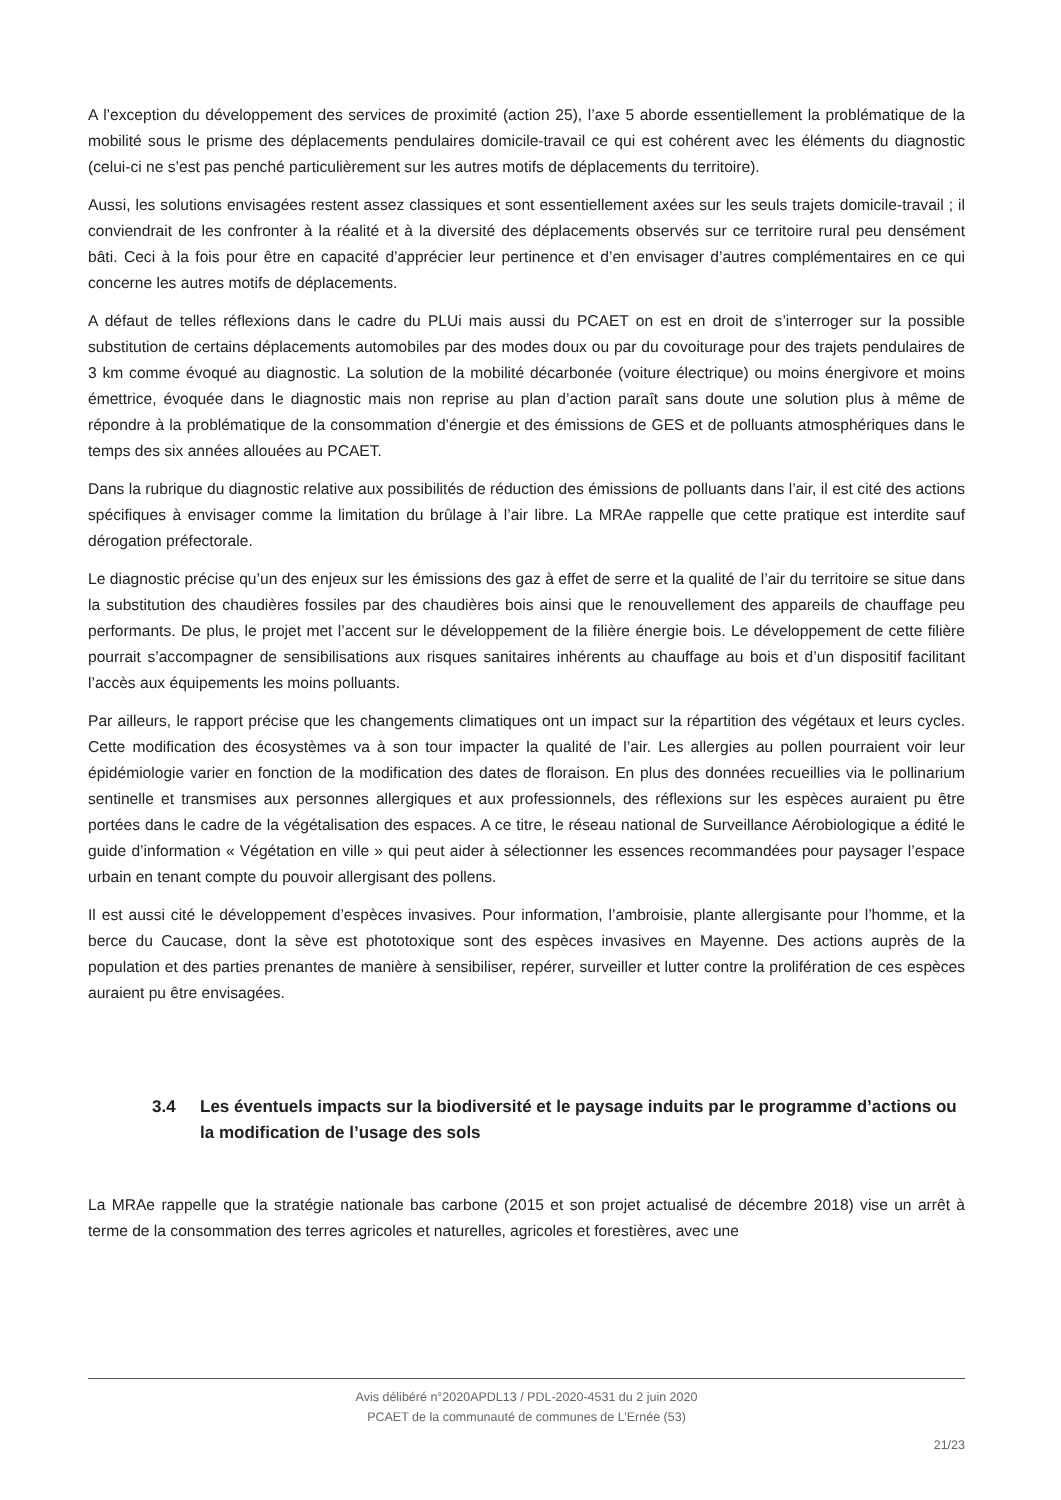A l’exception du développement des services de proximité (action 25), l’axe 5 aborde essentiellement la problématique de la mobilité sous le prisme des déplacements pendulaires domicile-travail ce qui est cohérent avec les éléments du diagnostic (celui-ci ne s’est pas penché particulièrement sur les autres motifs de déplacements du territoire).
Aussi, les solutions envisagées restent assez classiques et sont essentiellement axées sur les seuls trajets domicile-travail ; il conviendrait de les confronter à la réalité et à la diversité des déplacements observés sur ce territoire rural peu densément bâti. Ceci à la fois pour être en capacité d’apprécier leur pertinence et d’en envisager d’autres complémentaires en ce qui concerne les autres motifs de déplacements.
A défaut de telles réflexions dans le cadre du PLUi mais aussi du PCAET on est en droit de s’interroger sur la possible substitution de certains déplacements automobiles par des modes doux ou par du covoiturage pour des trajets pendulaires de 3 km comme évoqué au diagnostic. La solution de la mobilité décarbonée (voiture électrique) ou moins énergivore et moins émettrice, évoquée dans le diagnostic mais non reprise au plan d’action paraît sans doute une solution plus à même de répondre à la problématique de la consommation d’énergie et des émissions de GES et de polluants atmosphériques dans le temps des six années allouées au PCAET.
Dans la rubrique du diagnostic relative aux possibilités de réduction des émissions de polluants dans l’air, il est cité des actions spécifiques à envisager comme la limitation du brûlage à l’air libre. La MRAe rappelle que cette pratique est interdite sauf dérogation préfectorale.
Le diagnostic précise qu’un des enjeux sur les émissions des gaz à effet de serre et la qualité de l’air du territoire se situe dans la substitution des chaudières fossiles par des chaudières bois ainsi que le renouvellement des appareils de chauffage peu performants. De plus, le projet met l’accent sur le développement de la filière énergie bois. Le développement de cette filière pourrait s’accompagner de sensibilisations aux risques sanitaires inhérents au chauffage au bois et d’un dispositif facilitant l’accès aux équipements les moins polluants.
Par ailleurs, le rapport précise que les changements climatiques ont un impact sur la répartition des végétaux et leurs cycles. Cette modification des écosystèmes va à son tour impacter la qualité de l’air. Les allergies au pollen pourraient voir leur épidémiologie varier en fonction de la modification des dates de floraison. En plus des données recueillies via le pollinarium sentinelle et transmises aux personnes allergiques et aux professionnels, des réflexions sur les espèces auraient pu être portées dans le cadre de la végétalisation des espaces. A ce titre, le réseau national de Surveillance Aérobiologique a édité le guide d’information « Végétation en ville » qui peut aider à sélectionner les essences recommandées pour paysager l’espace urbain en tenant compte du pouvoir allergisant des pollens.
Il est aussi cité le développement d’espèces invasives. Pour information, l’ambroisie, plante allergisante pour l’homme, et la berce du Caucase, dont la sève est phototoxique sont des espèces invasives en Mayenne. Des actions auprès de la population et des parties prenantes de manière à sensibiliser, repérer, surveiller et lutter contre la prolifération de ces espèces auraient pu être envisagées.
3.4 Les éventuels impacts sur la biodiversité et le paysage induits par le programme d’actions ou la modification de l’usage des sols
La MRAe rappelle que la stratégie nationale bas carbone (2015 et son projet actualisé de décembre 2018) vise un arrêt à terme de la consommation des terres agricoles et naturelles, agricoles et forestières, avec une
Avis délibéré n°2020APDL13 / PDL-2020-4531 du 2 juin 2020
PCAET de la communauté de communes de L’Ernée (53)
21/23